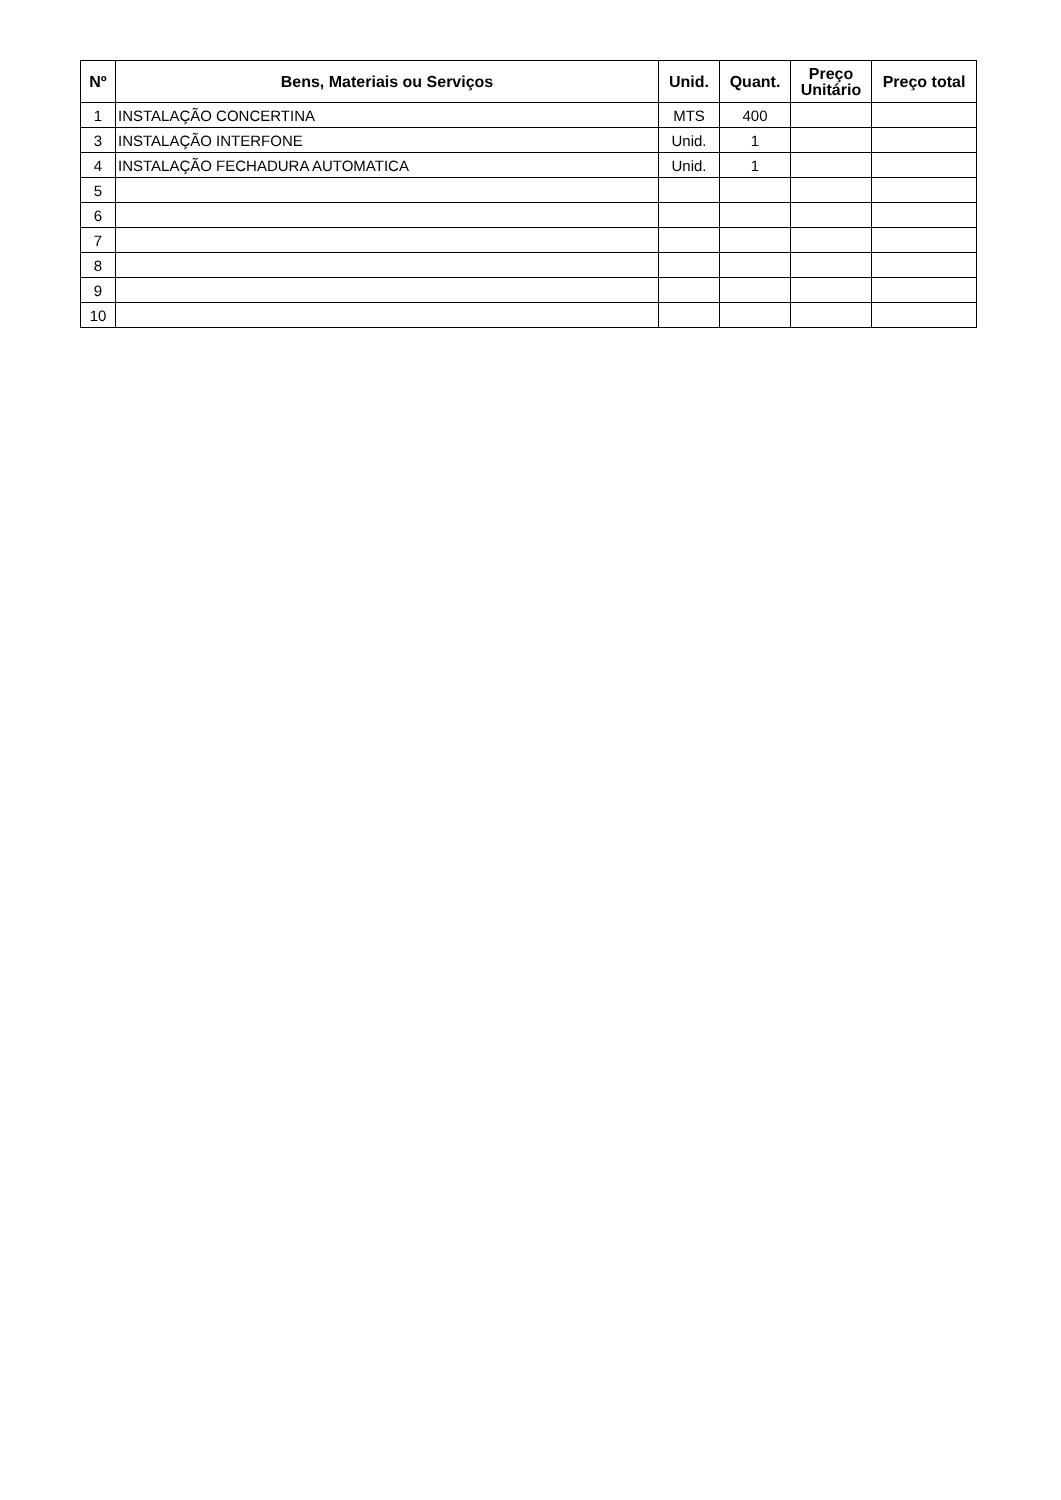| Nº | Bens, Materiais ou Serviços | Unid. | Quant. | Preço Unitário | Preço total |
| --- | --- | --- | --- | --- | --- |
| 1 | INSTALAÇÃO CONCERTINA | MTS | 400 | | |
| 3 | INSTALAÇÃO INTERFONE | Unid. | 1 | | |
| 4 | INSTALAÇÃO FECHADURA AUTOMATICA | Unid. | 1 | | |
| 5 | | | | | |
| 6 | | | | | |
| 7 | | | | | |
| 8 | | | | | |
| 9 | | | | | |
| 10 | | | | | |